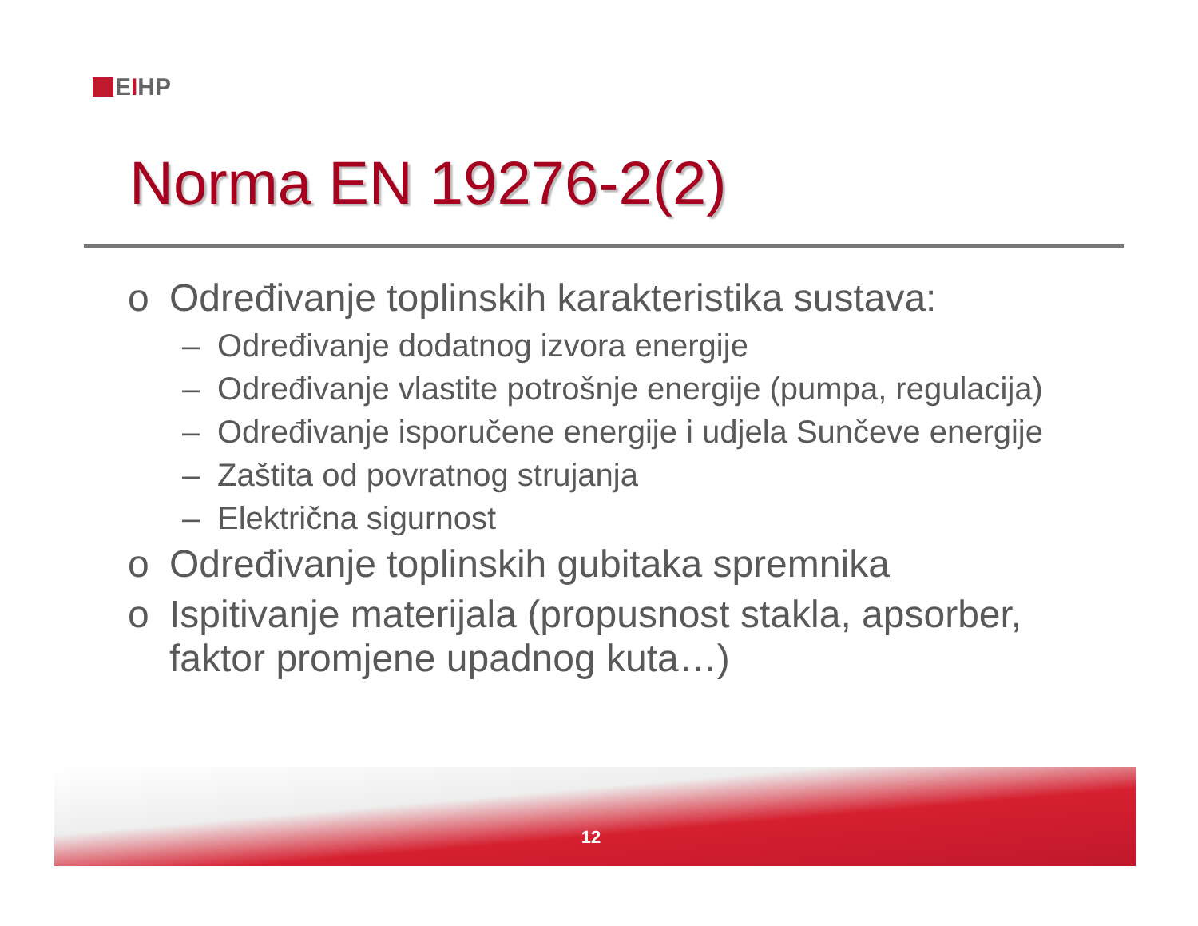EIHP
Norma EN 19276-2(2)
o Određivanje toplinskih karakteristika sustava:
– Određivanje dodatnog izvora energije
– Određivanje vlastite potrošnje energije (pumpa, regulacija)
– Određivanje isporučene energije i udjela Sunčeve energije
– Zaštita od povratnog strujanja
– Električna sigurnost
o Određivanje toplinskih gubitaka spremnika
o Ispitivanje materijala (propusnost stakla, apsorber, faktor promjene upadnog kuta…)
12